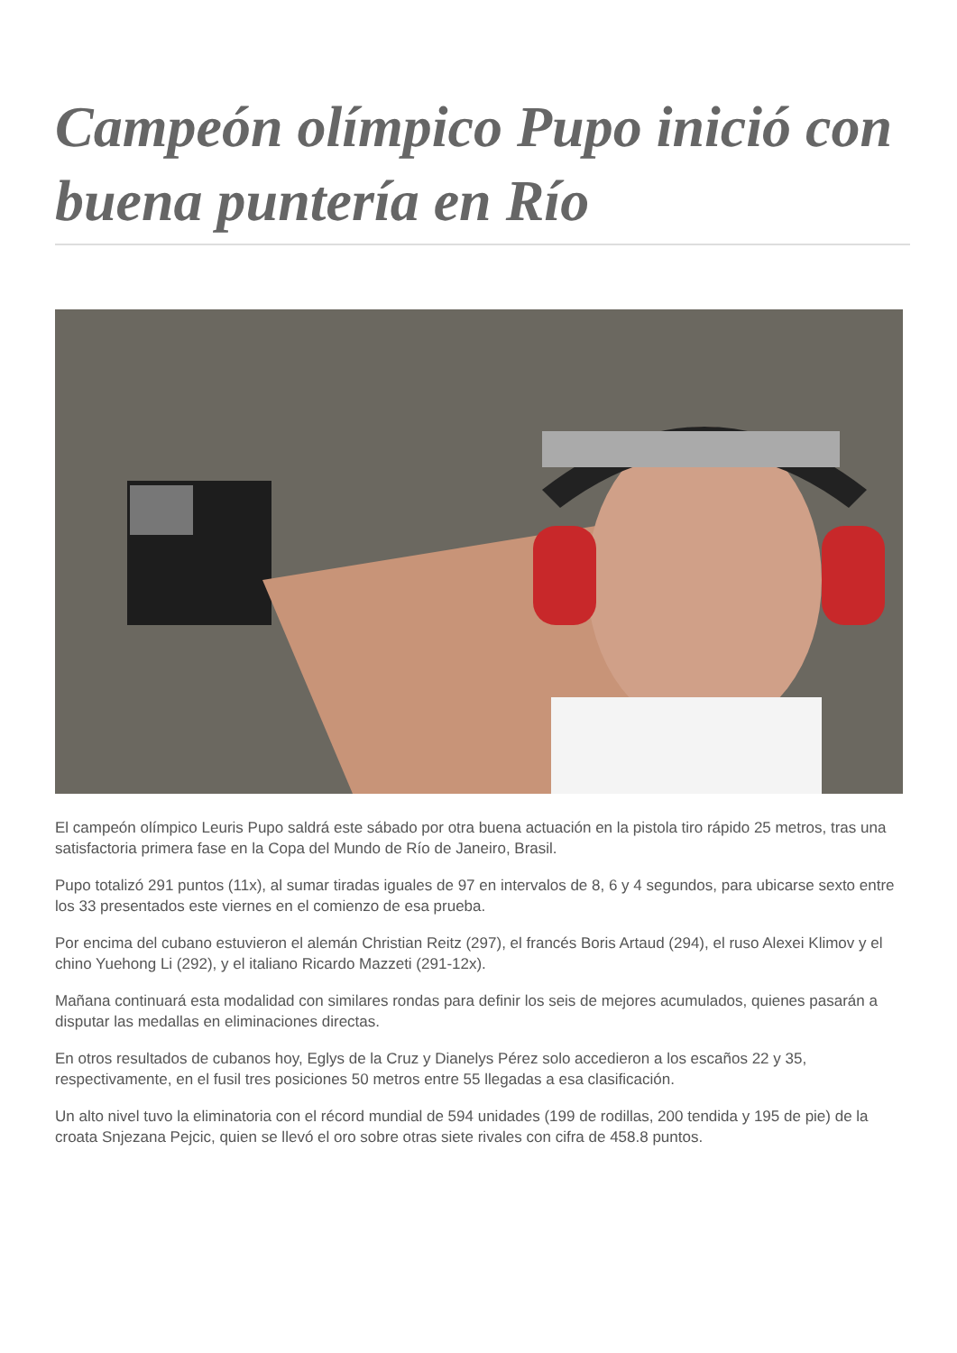Campeón olímpico Pupo inició con buena puntería en Río
El campeón olímpico Leuris Pupo saldrá este sábado por otra buena actuación en la pistola tiro rápido 25 metros, tras una satisfactoria primera fase en la Copa del Mundo de Río de Janeiro, Brasil.
Pupo totalizó 291 puntos (11x), al sumar tiradas iguales de 97 en intervalos de 8, 6 y 4 segundos, para ubicarse sexto entre los 33 presentados este viernes en el comienzo de esa prueba.
Por encima del cubano estuvieron el alemán Christian Reitz (297), el francés Boris Artaud (294), el ruso Alexei Klimov y el chino Yuehong Li (292), y el italiano Ricardo Mazzeti (291-12x).
Mañana continuará esta modalidad con similares rondas para definir los seis de mejores acumulados, quienes pasarán a disputar las medallas en eliminaciones directas.
En otros resultados de cubanos hoy, Eglys de la Cruz y Dianelys Pérez solo accedieron a los escaños 22 y 35, respectivamente, en el fusil tres posiciones 50 metros entre 55 llegadas a esa clasificación.
Un alto nivel tuvo la eliminatoria con el récord mundial de 594 unidades (199 de rodillas, 200 tendida y 195 de pie) de la croata Snjezana Pejcic, quien se llevó el oro sobre otras siete rivales con cifra de 458.8 puntos.